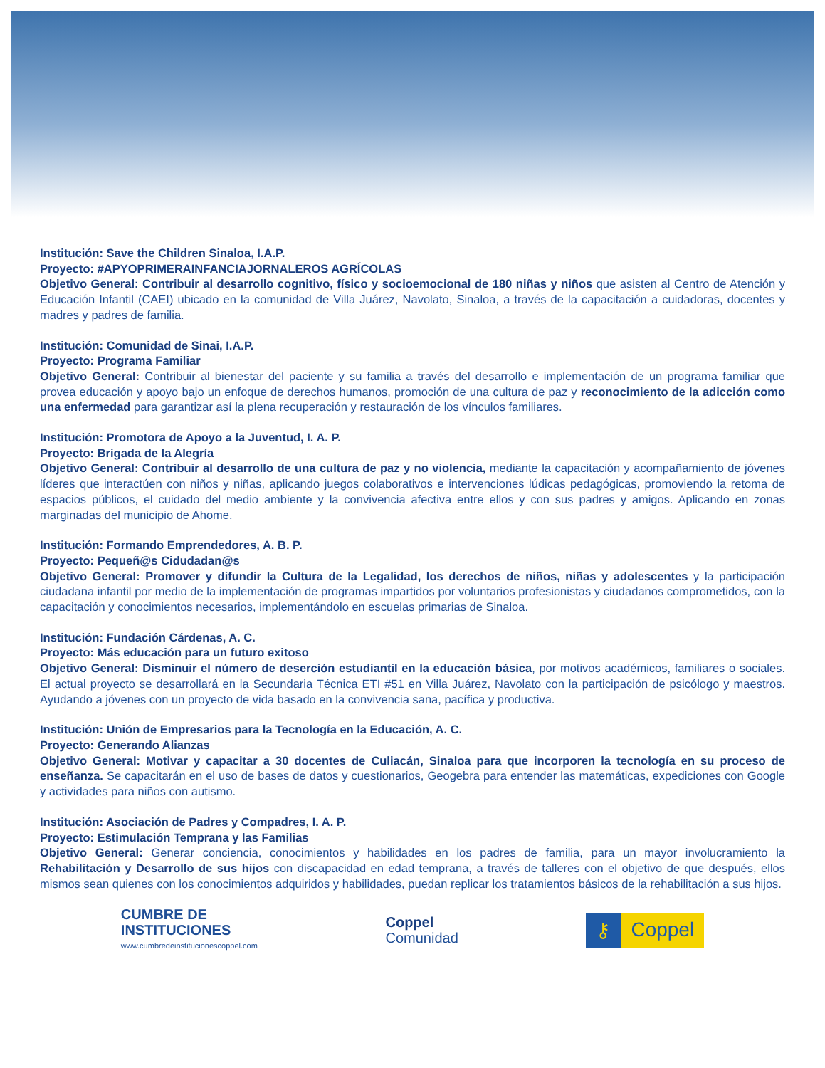Institución: Save the Children Sinaloa, I.A.P.
Proyecto: #APYOPRIMERAINFANCIAJORNALEROS AGRÍCOLAS
Objetivo General: Contribuir al desarrollo cognitivo, físico y socioemocional de 180 niñas y niños que asisten al Centro de Atención y Educación Infantil (CAEI) ubicado en la comunidad de Villa Juárez, Navolato, Sinaloa, a través de la capacitación a cuidadoras, docentes y madres y padres de familia.
Institución: Comunidad de Sinai, I.A.P.
Proyecto: Programa Familiar
Objetivo General: Contribuir al bienestar del paciente y su familia a través del desarrollo e implementación de un programa familiar que provea educación y apoyo bajo un enfoque de derechos humanos, promoción de una cultura de paz y reconocimiento de la adicción como una enfermedad para garantizar así la plena recuperación y restauración de los vínculos familiares.
Institución: Promotora de Apoyo a la Juventud, I. A. P.
Proyecto: Brigada de la Alegría
Objetivo General: Contribuir al desarrollo de una cultura de paz y no violencia, mediante la capacitación y acompañamiento de jóvenes líderes que interactúen con niños y niñas, aplicando juegos colaborativos e intervenciones lúdicas pedagógicas, promoviendo la retoma de espacios públicos, el cuidado del medio ambiente y la convivencia afectiva entre ellos y con sus padres y amigos. Aplicando en zonas marginadas del municipio de Ahome.
Institución: Formando Emprendedores, A. B. P.
Proyecto: Pequeñ@s Cidudadan@s
Objetivo General: Promover y difundir la Cultura de la Legalidad, los derechos de niños, niñas y adolescentes y la participación ciudadana infantil por medio de la implementación de programas impartidos por voluntarios profesionistas y ciudadanos comprometidos, con la capacitación y conocimientos necesarios, implementándolo en escuelas primarias de Sinaloa.
Institución: Fundación Cárdenas, A. C.
Proyecto: Más educación para un futuro exitoso
Objetivo General: Disminuir el número de deserción estudiantil en la educación básica, por motivos académicos, familiares o sociales. El actual proyecto se desarrollará en la Secundaria Técnica ETI #51 en Villa Juárez, Navolato con la participación de psicólogo y maestros. Ayudando a jóvenes con un proyecto de vida basado en la convivencia sana, pacífica y productiva.
Institución: Unión de Empresarios para la Tecnología en la Educación, A. C.
Proyecto: Generando Alianzas
Objetivo General: Motivar y capacitar a 30 docentes de Culiacán, Sinaloa para que incorporen la tecnología en su proceso de enseñanza. Se capacitarán en el uso de bases de datos y cuestionarios, Geogebra para entender las matemáticas, expediciones con Google y actividades para niños con autismo.
Institución: Asociación de Padres y Compadres, I. A. P.
Proyecto: Estimulación Temprana y las Familias
Objetivo General: Generar conciencia, conocimientos y habilidades en los padres de familia, para un mayor involucramiento la Rehabilitación y Desarrollo de sus hijos con discapacidad en edad temprana, a través de talleres con el objetivo de que después, ellos mismos sean quienes con los conocimientos adquiridos y habilidades, puedan replicar los tratamientos básicos de la rehabilitación a sus hijos.
CUMBRE DE
INSTITUCIONES
www.cumbredeinstitucionescoppel.com
Coppel
Comunidad
⚷ Coppel